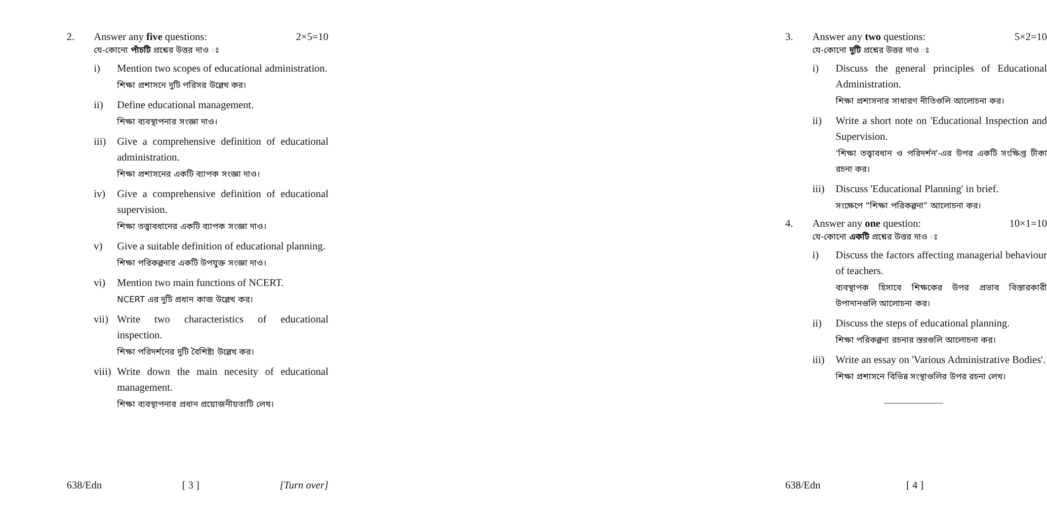2. Answer any five questions: 2×5=10
যে-কোনো পাঁচটি প্রশ্নের উত্তর দাও ঃ
i) Mention two scopes of educational administration.
শিক্ষা প্রশাসনে দুটি পরিসর উল্লেখ কর।
ii) Define educational management.
শিক্ষা ব্যবস্থাপনার সংজ্ঞা দাও।
iii)
Give a comprehensive definition of educational administration.
শিক্ষা প্রশাসনের একটি ব্যাপক সংজ্ঞা দাও।
iv) Give a comprehensive definition of educational supervision.
শিক্ষা তত্ত্বাবধানের একটি ব্যাপক সংজ্ঞা দাও।
v) Give a suitable definition of educational planning.
শিক্ষা পরিকল্পনার একটি উপযুক্ত সংজ্ঞা দাও।
vi) Mention two main functions of NCERT.
NCERT এর দুটি প্রধান কাজ উল্লেখ কর।
vii)
Write two characteristics of educational inspection.
শিক্ষা পরিদর্শনের দুটি বৈশিষ্ট্য উল্লেখ কর।
viii)
Write down the main necesity of educational management.
শিক্ষা ব্যবস্থাপনার প্রধান প্রয়োজনীয়তাটি লেখ।
638/Edn [ 3 ] [Turn over]
3. Answer any two questions: 5×2=10
যে-কোনো দুটি প্রশ্নের উত্তর দাও ঃ
i) Discuss the general principles of Educational Administration.
শিক্ষা প্রশাসনার সাধারণ নীতিগুলি আলোচনা কর।
ii) Write a short note on 'Educational Inspection and Supervision.
'শিক্ষা তত্ত্বাবধান ও পরিদর্শন'-এর উপর একটি সংক্ষিপ্ত টীকা রচনা কর।
iii)
Discuss 'Educational Planning' in brief.
সংক্ষেপে “শিক্ষা পরিকল্পনা” আলোচনা কর।
4. Answer any one question: 10×1=10
যে-কোনো একটি প্রশ্নের উত্তর দাও ঃ
i) Discuss the factors affecting managerial behaviour of teachers.
ব্যবস্থাপক হিসাবে শিক্ষকের উপর প্রভাব বিস্তারকারী উপাদানগুলি আলোচনা কর।
ii) Discuss the steps of educational planning.
শিক্ষা পরিকল্পনা রচনার স্তরগুলি আলোচনা কর।
iii)
Write an essay on 'Various Administrative Bodies'.
শিক্ষা প্রশাসনে বিভিন্ন সংস্থাগুলির উপর রচনা লেখ।
638/Edn [ 4 ]